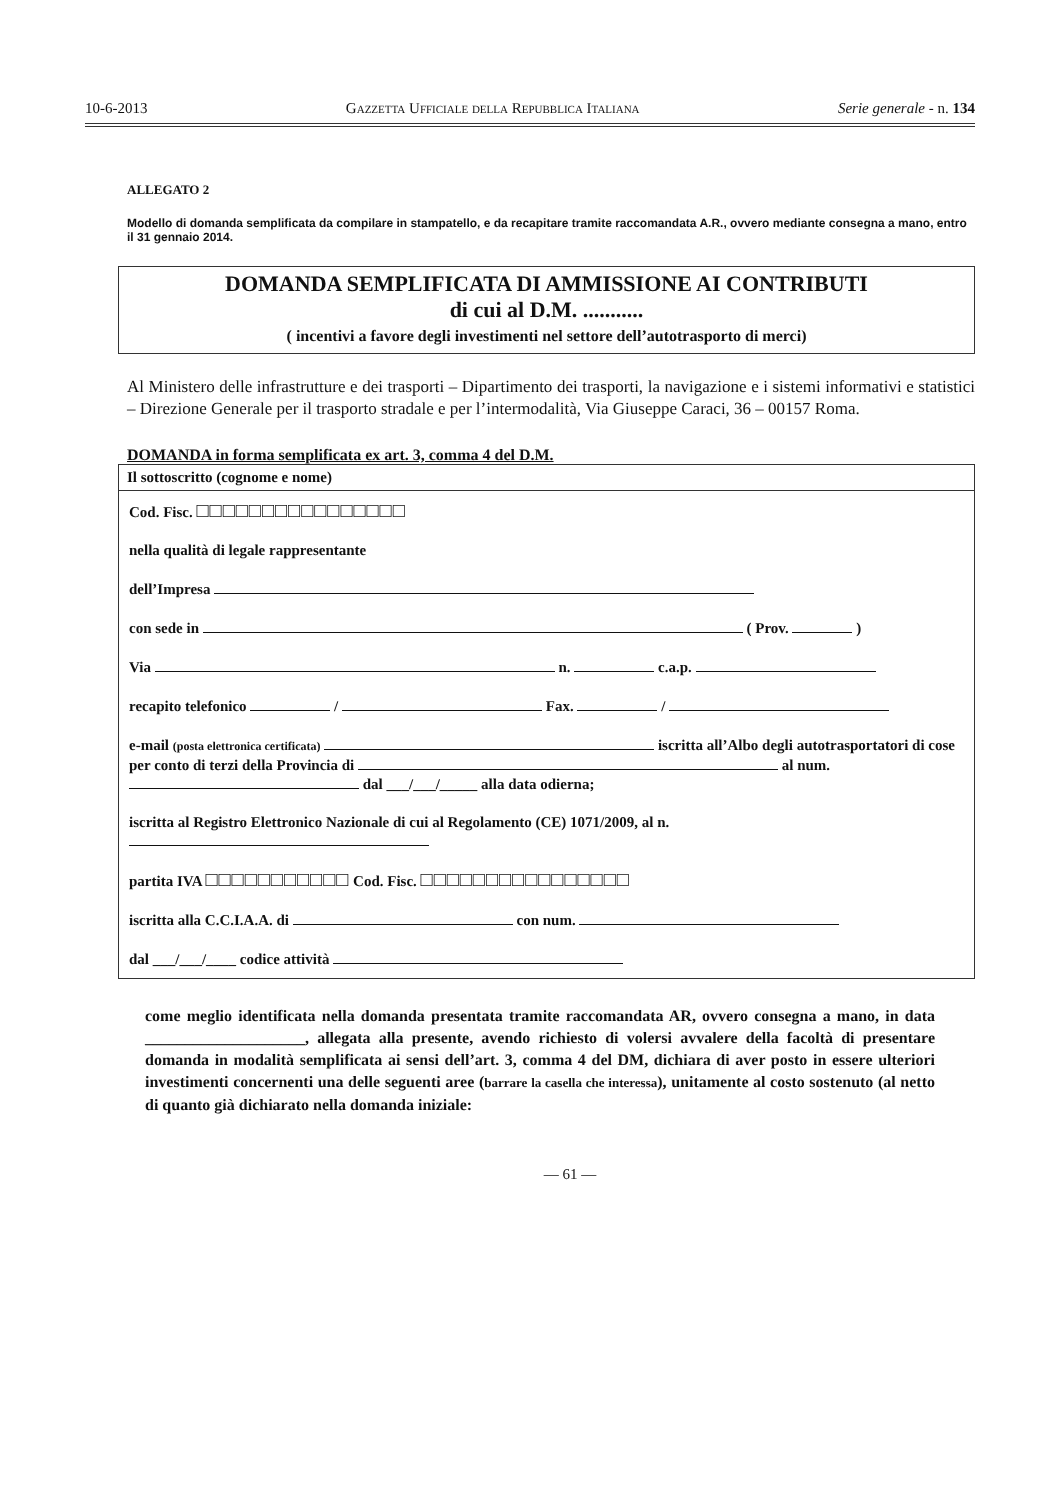10-6-2013 Gazzetta Ufficiale della Repubblica Italiana Serie generale - n. 134
ALLEGATO 2
Modello di domanda semplificata da compilare in stampatello, e da recapitare tramite raccomandata A.R., ovvero mediante consegna a mano, entro il 31 gennaio 2014.
DOMANDA SEMPLIFICATA DI AMMISSIONE AI CONTRIBUTI
di cui al D.M. ...........
( incentivi a favore degli investimenti nel settore dell’autotrasporto di merci)
Al Ministero delle infrastrutture e dei trasporti – Dipartimento dei trasporti, la navigazione e i sistemi informativi e statistici – Direzione Generale per il trasporto stradale e per l’intermodalità, Via Giuseppe Caraci, 36 – 00157 Roma.
DOMANDA in forma semplificata ex art. 3, comma 4 del D.M.
Il sottoscritto (cognome e nome)
Cod. Fisc. □□□□□□□□□□□□□□□□
nella qualità di legale rappresentante
dell’Impresa
con sede in ( Prov. )
Via n. c.a.p.
recapito telefonico / Fax. /
e-mail (posta elettronica certificata) iscritta all’Albo degli autotrasportatori di cose per conto di terzi della Provincia di al num. dal ___/___/_____ alla data odierna;
iscritta al Registro Elettronico Nazionale di cui al Regolamento (CE) 1071/2009, al n.
partita IVA □□□□□□□□□□□ Cod. Fisc. □□□□□□□□□□□□□□□□
iscritta alla C.C.I.A.A. di con num.
dal ___/___/____ codice attività
come meglio identificata nella domanda presentata tramite raccomandata AR, ovvero consegna a mano, in data ____________________, allegata alla presente, avendo richiesto di volersi avvalere della facoltà di presentare domanda in modalità semplificata ai sensi dell’art. 3, comma 4 del DM, dichiara di aver posto in essere ulteriori investimenti concernenti una delle seguenti aree (barrare la casella che interessa), unitamente al costo sostenuto (al netto di quanto già dichiarato nella domanda iniziale:
— 61 —